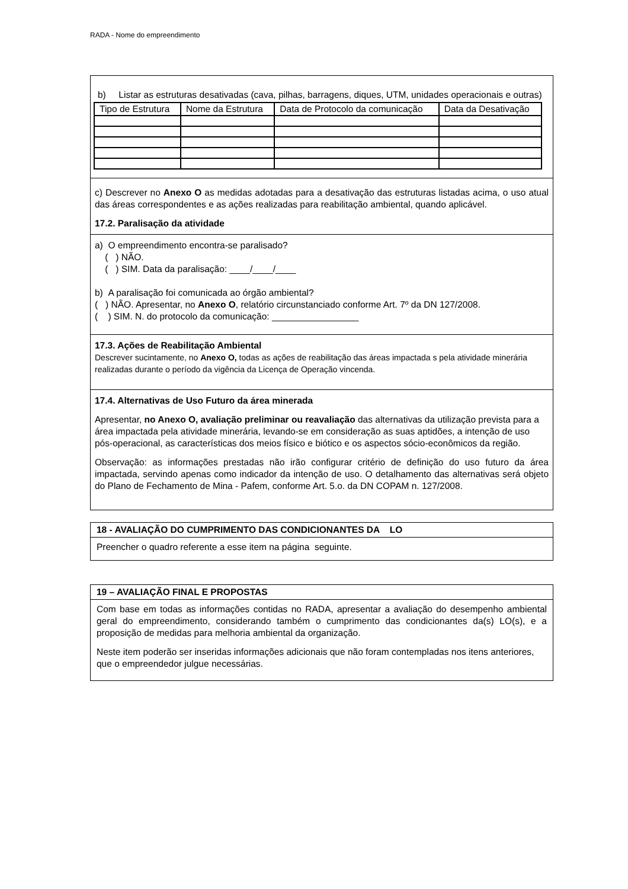RADA - Nome do empreendimento
b) Listar as estruturas desativadas (cava, pilhas, barragens, diques, UTM, unidades operacionais e outras)
| Tipo de Estrutura | Nome da Estrutura | Data de Protocolo da comunicação | Data da Desativação |
c) Descrever no Anexo O as medidas adotadas para a desativação das estruturas listadas acima, o uso atual das áreas correspondentes e as ações realizadas para reabilitação ambiental, quando aplicável.
17.2. Paralisação da atividade
a) O empreendimento encontra-se paralisado?
( ) NÃO.
( ) SIM. Data da paralisação: ____/____/____
b) A paralisação foi comunicada ao órgão ambiental?
( ) NÃO. Apresentar, no Anexo O, relatório circunstanciado conforme Art. 7º da DN 127/2008.
( ) SIM. N. do protocolo da comunicação: _________________
17.3. Ações de Reabilitação Ambiental
Descrever sucintamente, no Anexo O, todas as ações de reabilitação das áreas impactada s pela atividade minerária realizadas durante o período da vigência da Licença de Operação vincenda.
17.4. Alternativas de Uso Futuro da área minerada
Apresentar, no Anexo O, avaliação preliminar ou reavaliação das alternativas da utilização prevista para a área impactada pela atividade minerária, levando-se em consideração as suas aptidões, a intenção de uso pós-operacional, as características dos meios físico e biótico e os aspectos sócio-econômicos da região.
Observação: as informações prestadas não irão configurar critério de definição do uso futuro da área impactada, servindo apenas como indicador da intenção de uso. O detalhamento das alternativas será objeto do Plano de Fechamento de Mina - Pafem, conforme Art. 5.o. da DN COPAM n. 127/2008.
18 - AVALIAÇÃO DO CUMPRIMENTO DAS CONDICIONANTES DA LO
Preencher o quadro referente a esse item na página seguinte.
19 – AVALIAÇÃO FINAL E PROPOSTAS
Com base em todas as informações contidas no RADA, apresentar a avaliação do desempenho ambiental geral do empreendimento, considerando também o cumprimento das condicionantes da(s) LO(s), e a proposição de medidas para melhoria ambiental da organização.
Neste item poderão ser inseridas informações adicionais que não foram contempladas nos itens anteriores, que o empreendedor julgue necessárias.